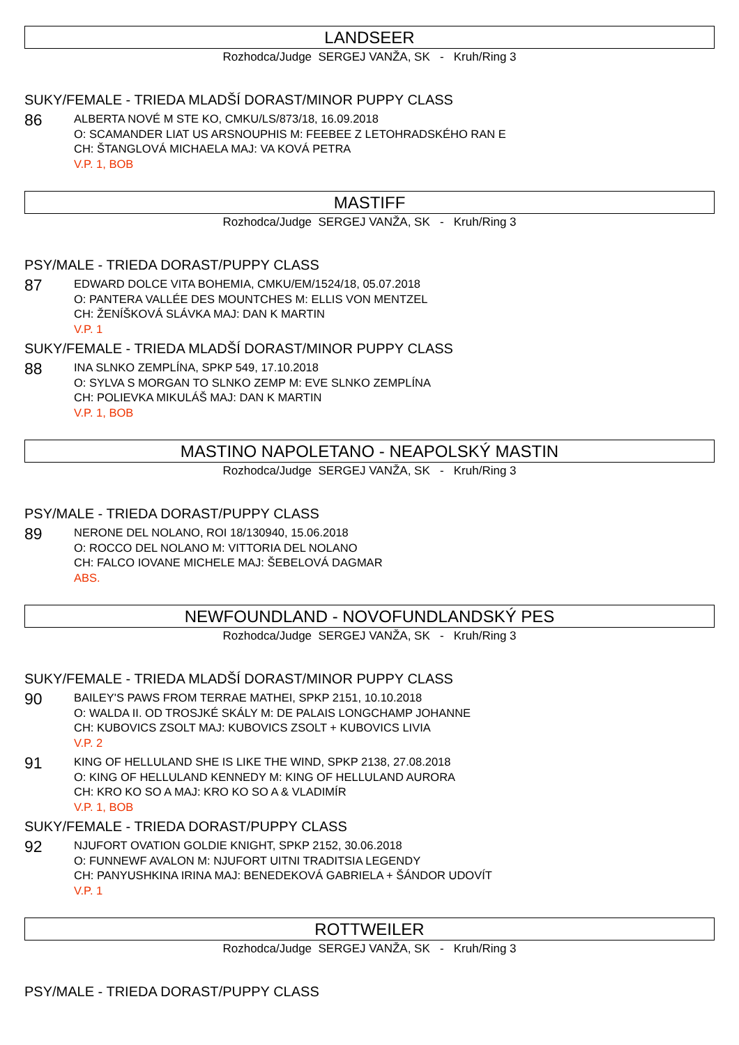LANDSEER
Rozhodca/Judge SERGEJ VANŽA, SK - Kruh/Ring 3
SUKY/FEMALE - TRIEDA MLADŠÍ DORAST/MINOR PUPPY CLASS
86
ALBERTA NOVÉ M STE KO, CMKU/LS/873/18, 16.09.2018
O: SCAMANDER LIAT US ARSNOUPHIS M: FEEBEE Z LETOHRADSKÉHO RAN E
CH: ŠTANGLOVÁ MICHAELA MAJ: VA KOVÁ PETRA
V.P. 1, BOB
MASTIFF
Rozhodca/Judge SERGEJ VANŽA, SK - Kruh/Ring 3
PSY/MALE - TRIEDA DORAST/PUPPY CLASS
87
EDWARD DOLCE VITA BOHEMIA, CMKU/EM/1524/18, 05.07.2018
O: PANTERA VALLÉE DES MOUNTCHES M: ELLIS VON MENTZEL
CH: ŽENÍŠKOVÁ SLÁVKA MAJ: DAN K MARTIN
V.P. 1
SUKY/FEMALE - TRIEDA MLADŠÍ DORAST/MINOR PUPPY CLASS
88
INA SLNKO ZEMPLÍNA, SPKP 549, 17.10.2018
O: SYLVA S MORGAN TO SLNKO ZEMP M: EVE SLNKO ZEMPLÍNA
CH: POLIEVKA MIKULÁŠ MAJ: DAN K MARTIN
V.P. 1, BOB
MASTINO NAPOLETANO - NEAPOLSKÝ MASTIN
Rozhodca/Judge SERGEJ VANŽA, SK - Kruh/Ring 3
PSY/MALE - TRIEDA DORAST/PUPPY CLASS
89
NERONE DEL NOLANO, ROI 18/130940, 15.06.2018
O: ROCCO DEL NOLANO M: VITTORIA DEL NOLANO
CH: FALCO IOVANE MICHELE MAJ: ŠEBELOVÁ DAGMAR
ABS.
NEWFOUNDLAND - NOVOFUNDLANDSKÝ PES
Rozhodca/Judge SERGEJ VANŽA, SK - Kruh/Ring 3
SUKY/FEMALE - TRIEDA MLADŠÍ DORAST/MINOR PUPPY CLASS
90
BAILEY'S PAWS FROM TERRAE MATHEI, SPKP 2151, 10.10.2018
O: WALDA II. OD TROSJKÉ SKÁLY M: DE PALAIS LONGCHAMP JOHANNE
CH: KUBOVICS ZSOLT MAJ: KUBOVICS ZSOLT + KUBOVICS LIVIA
V.P. 2
91
KING OF HELLULAND SHE IS LIKE THE WIND, SPKP 2138, 27.08.2018
O: KING OF HELLULAND KENNEDY M: KING OF HELLULAND AURORA
CH: KRO KO SO A MAJ: KRO KO SO A & VLADIMÍR
V.P. 1, BOB
SUKY/FEMALE - TRIEDA DORAST/PUPPY CLASS
92
NJUFORT OVATION GOLDIE KNIGHT, SPKP 2152, 30.06.2018
O: FUNNEWF AVALON M: NJUFORT UITNI TRADITSIA LEGENDY
CH: PANYUSHKINA IRINA MAJ: BENEDEKOVÁ GABRIELA + ŠÁNDOR UDOVÍT
V.P. 1
ROTTWEILER
Rozhodca/Judge SERGEJ VANŽA, SK - Kruh/Ring 3
PSY/MALE - TRIEDA DORAST/PUPPY CLASS